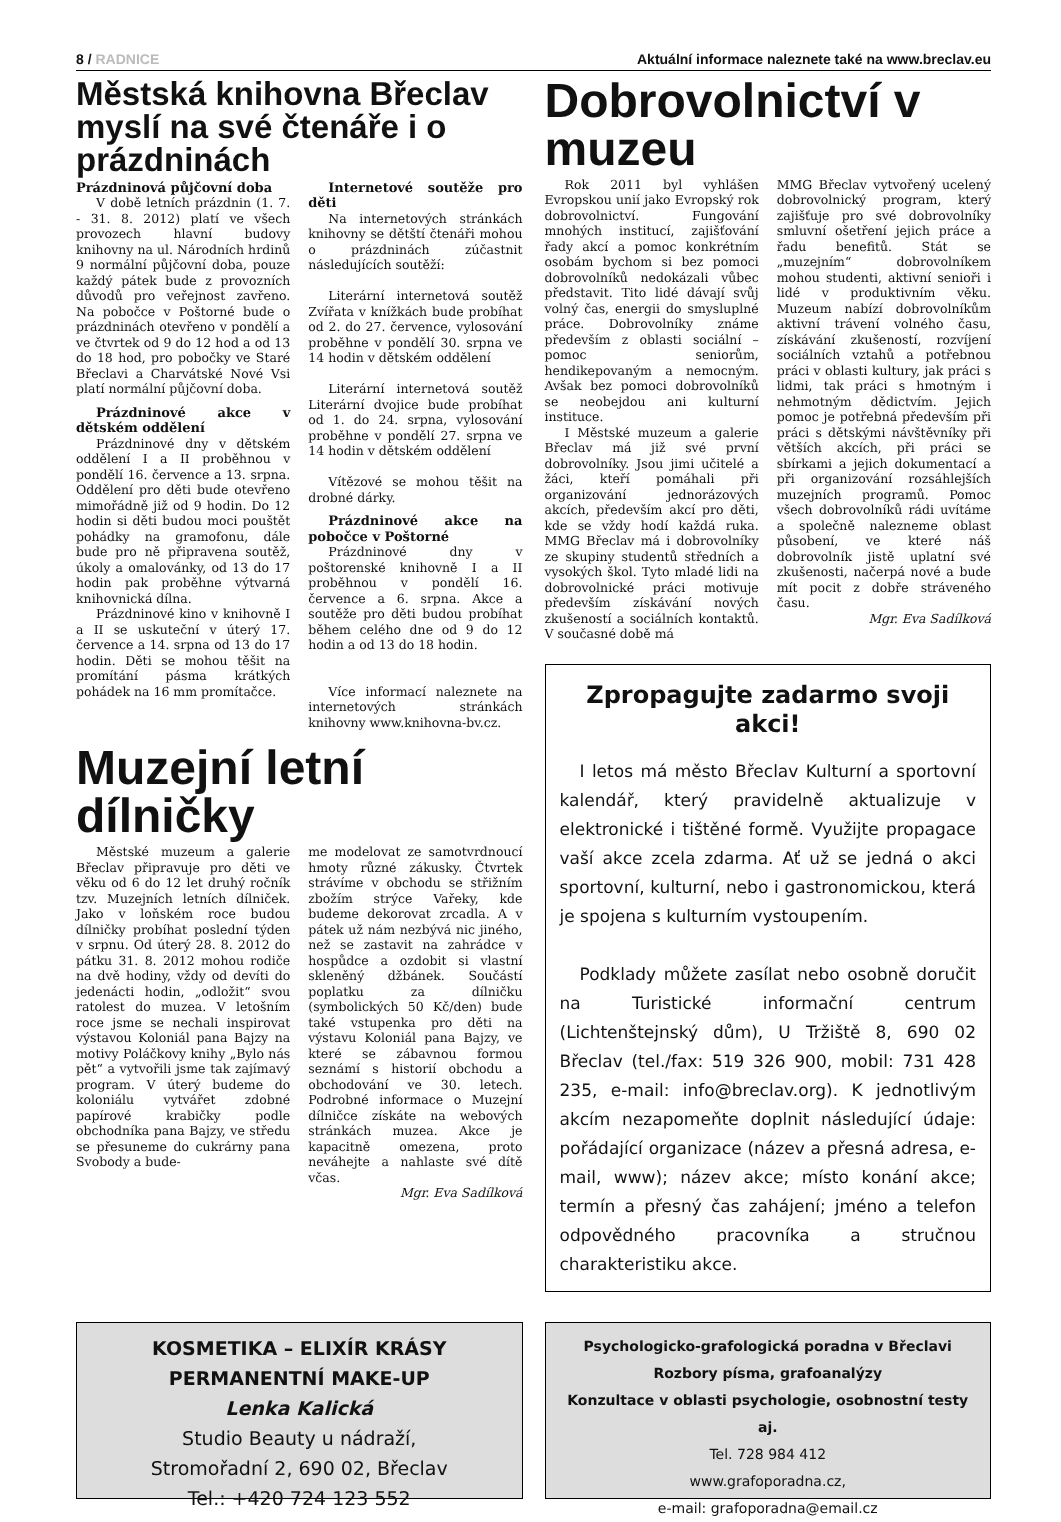8 / RADNICE Aktuální informace naleznete také na www.breclav.eu
Městská knihovna Břeclav myslí na své čtenáře i o prázdninách
Prázdninová půjčovní doba
V době letních prázdnin (1. 7. - 31. 8. 2012) platí ve všech provozech hlavní budovy knihovny na ul. Národních hrdinů 9 normální půjčovní doba, pouze každý pátek bude z provozních důvodů pro veřejnost zavřeno. Na pobočce v Poštorné bude o prázdninách otevřeno v pondělí a ve čtvrtek od 9 do 12 hod a od 13 do 18 hod, pro pobočky ve Staré Břeclavi a Charvátské Nové Vsi platí normální půjčovní doba.
Prázdninové akce v dětském oddělení
Prázdninové dny v dětském oddělení I a II proběhnou v pondělí 16. července a 13. srpna. Oddělení pro děti bude otevřeno mimořádně již od 9 hodin. Do 12 hodin si děti budou moci pouštět pohádky na gramofonu, dále bude pro ně připravena soutěž, úkoly a omalovánky, od 13 do 17 hodin pak proběhne výtvarná knihovnická dílna.
Prázdninové kino v knihovně I a II se uskuteční v úterý 17. července a 14. srpna od 13 do 17 hodin. Děti se mohou těšit na promítání pásma krátkých pohádek na 16 mm promítačce.
Internetové soutěže pro děti
Na internetových stránkách knihovny se dětští čtenáři mohou o prázdninách zúčastnit následujících soutěží:
Literární internetová soutěž Zvířata v knížkách bude probíhat od 2. do 27. července, vylosování proběhne v pondělí 30. srpna ve 14 hodin v dětském oddělení
Literární internetová soutěž Literární dvojice bude probíhat od 1. do 24. srpna, vylosování proběhne v pondělí 27. srpna ve 14 hodin v dětském oddělení
Vítězové se mohou těšit na drobné dárky.
Prázdninové akce na pobočce v Poštorné
Prázdninové dny v poštorenské knihovně I a II proběhnou v pondělí 16. července a 6. srpna. Akce a soutěže pro děti budou probíhat během celého dne od 9 do 12 hodin a od 13 do 18 hodin.
Více informací naleznete na internetových stránkách knihovny www.knihovna-bv.cz.
Muzejní letní dílničky
Městské muzeum a galerie Břeclav připravuje pro děti ve věku od 6 do 12 let druhý ročník tzv. Muzejních letních dílniček. Jako v loňském roce budou dílničky probíhat poslední týden v srpnu. Od úterý 28. 8. 2012 do pátku 31. 8. 2012 mohou rodiče na dvě hodiny, vždy od devíti do jedenácti hodin, „odložit“ svou ratolest do muzea. V letošním roce jsme se nechali inspirovat výstavou Koloniál pana Bajzy na motivy Poláčkovy knihy „Bylo nás pět“ a vytvořili jsme tak zajímavý program. V úterý budeme do koloniálu vytvářet zdobné papírové krabičky podle obchodníka pana Bajzy, ve středu se přesuneme do cukrárny pana Svobody a bude-
me modelovat ze samotvrdnoucí hmoty různé zákusky. Čtvrtek strávíme v obchodu se střižním zbožím strýce Vařeky, kde budeme dekorovat zrcadla. A v pátek už nám nezbývá nic jiného, než se zastavit na zahrádce v hospůdce a ozdobit si vlastní skleněný džbánek. Součástí poplatku za dílničku (symbolických 50 Kč/den) bude také vstupenka pro děti na výstavu Koloniál pana Bajzy, ve které se zábavnou formou seznámí s historií obchodu a obchodování ve 30. letech. Podrobné informace o Muzejní dílničce získáte na webových stránkách muzea. Akce je kapacitně omezena, proto neváhejte a nahlaste své dítě včas.
Mgr. Eva Sadílková
Dobrovolnictví v muzeu
Rok 2011 byl vyhlášen Evropskou unií jako Evropský rok dobrovolnictví. Fungování mnohých institucí, zajišťování řady akcí a pomoc konkrétním osobám bychom si bez pomoci dobrovolníků nedokázali vůbec představit. Tito lidé dávají svůj volný čas, energii do smysluplné práce. Dobrovolníky známe především z oblasti sociální – pomoc seniorům, hendikepovaným a nemocným. Avšak bez pomoci dobrovolníků se neobejdou ani kulturní instituce.
I Městské muzeum a galerie Břeclav má již své první dobrovolníky. Jsou jimi učitelé a žáci, kteří pomáhali při organizování jednorázových akcích, především akcí pro děti, kde se vždy hodí každá ruka. MMG Břeclav má i dobrovolníky ze skupiny studentů středních a vysokých škol. Tyto mladé lidi na dobrovolnické práci motivuje především získávání nových zkušeností a sociálních kontaktů. V současné době má
MMG Břeclav vytvořený ucelený dobrovolnický program, který zajišťuje pro své dobrovolníky smluvní ošetření jejich práce a řadu benefitů. Stát se „muzejním“ dobrovolníkem mohou studenti, aktivní senioři i lidé v produktivním věku. Muzeum nabízí dobrovolníkům aktivní trávení volného času, získávání zkušeností, rozvíjení sociálních vztahů a potřebnou práci v oblasti kultury, jak práci s lidmi, tak práci s hmotným i nehmotným dědictvím. Jejich pomoc je potřebná především při práci s dětskými návštěvníky při větších akcích, při práci se sbírkami a jejich dokumentací a při organizování rozsáhlejších muzejních programů. Pomoc všech dobrovolníků rádi uvítáme a společně nalezneme oblast působení, ve které náš dobrovolník jistě uplatní své zkušenosti, načerpá nové a bude mít pocit z dobře stráveného času.
Mgr. Eva Sadílková
Zpropagujte zadarmo svoji akci!
I letos má město Břeclav Kulturní a sportovní kalendář, který pravidelně aktualizuje v elektronické i tištěné formě. Využijte propagace vaší akce zcela zdarma. Ať už se jedná o akci sportovní, kulturní, nebo i gastronomickou, která je spojena s kulturním vystoupením.
Podklady můžete zasílat nebo osobně doručit na Turistické informační centrum (Lichtenštejnský dům), U Tržiště 8, 690 02 Břeclav (tel./fax: 519 326 900, mobil: 731 428 235, e-mail: info@breclav.org). K jednotlivým akcím nezapomeňte doplnit následující údaje: pořádající organizace (název a přesná adresa, e-mail, www); název akce; místo konání akce; termín a přesný čas zahájení; jméno a telefon odpovědného pracovníka a stručnou charakteristiku akce.
KOSMETIKA – ELIXÍR KRÁSY
PERMANENTNÍ MAKE-UP
Lenka Kalická
Studio Beauty u nádraží,
Stromořadní 2, 690 02, Břeclav
Tel.: +420 724 123 552
Psychologicko-grafologická poradna v Břeclavi
Rozbory písma, grafoanalýzy
Konzultace v oblasti psychologie, osobnostní testy aj.
Tel. 728 984 412
www.grafoporadna.cz,
e-mail: grafoporadna@email.cz